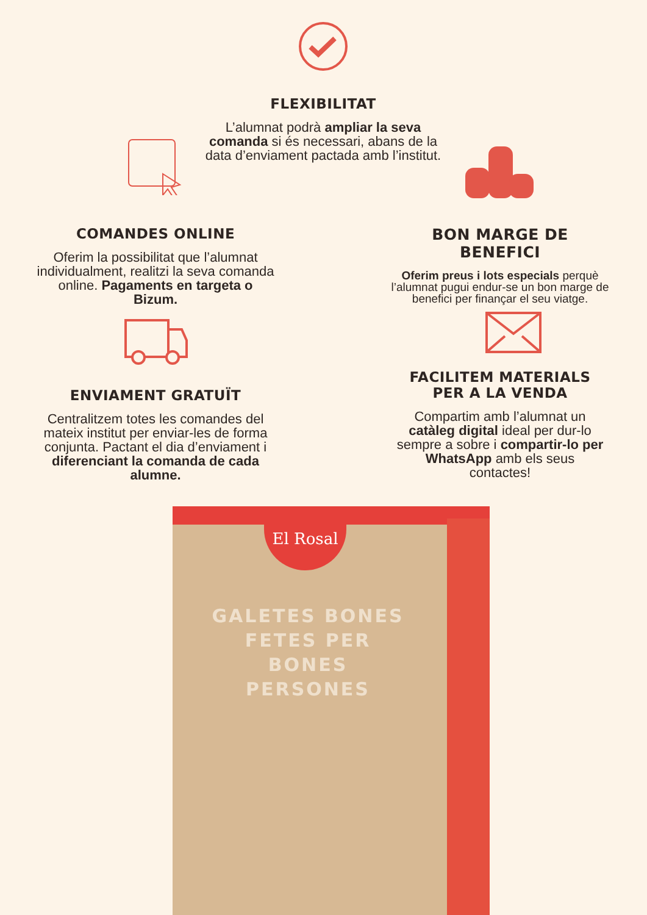FLEXIBILITAT
L’alumnat podrà ampliar la seva comanda si és necessari, abans de la data d’enviament pactada amb l’institut.
COMANDES ONLINE
Oferim la possibilitat que l’alumnat individualment, realitzi la seva comanda online. Pagaments en targeta o Bizum.
BON MARGE DE BENEFICI
Oferim preus i lots especials perquè l’alumnat pugui endur-se un bon marge de benefici per finançar el seu viatge.
ENVIAMENT GRATUÏT
Centralitzem totes les comandes del mateix institut per enviar-les de forma conjunta. Pactant el dia d’enviament i diferenciant la comanda de cada alumne.
FACILITEM MATERIALS PER A LA VENDA
Compartim amb l’alumnat un catàleg digital ideal per dur-lo sempre a sobre i compartir-lo per WhatsApp amb els seus contactes!
El Rosal
GALETES BONES FETES PER BONES PERSONES